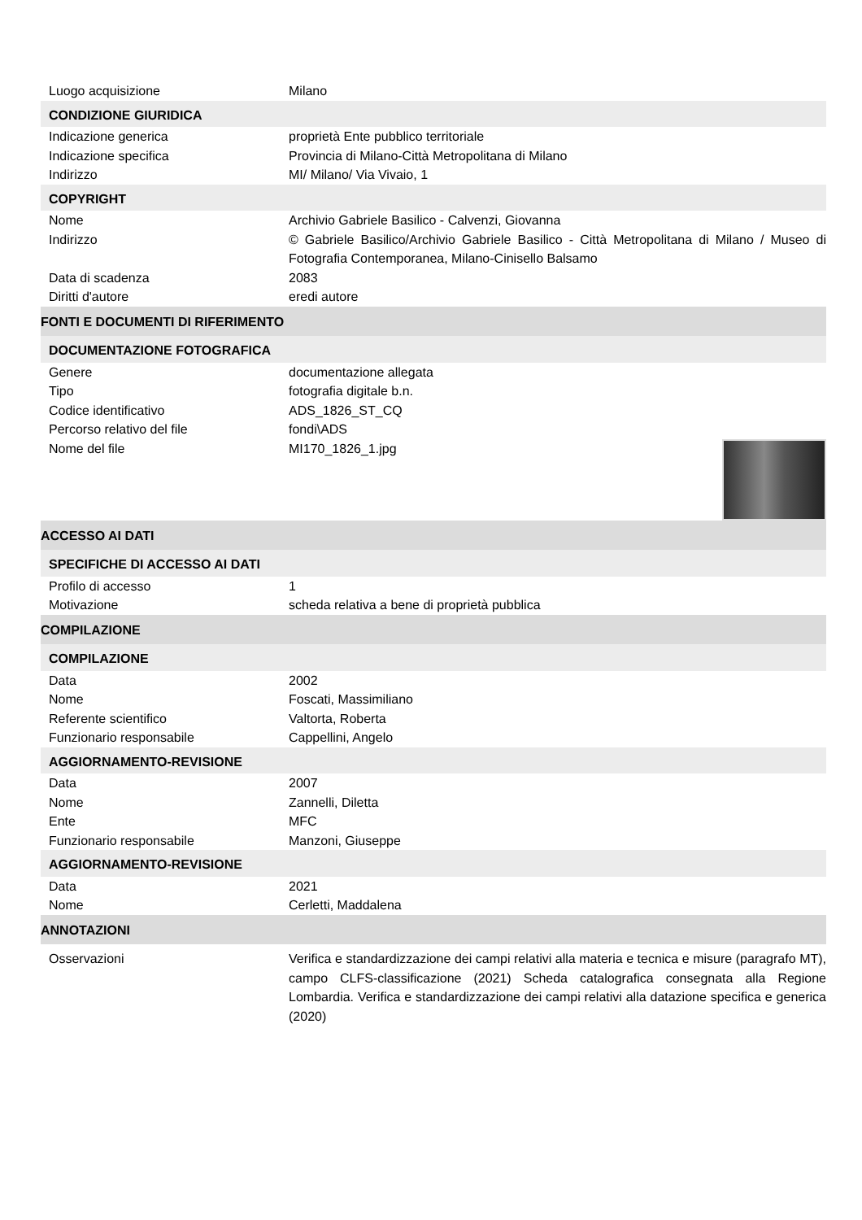| Luogo acquisizione | Milano |
| CONDIZIONE GIURIDICA | |
| Indicazione generica | proprietà Ente pubblico territoriale |
| Indicazione specifica | Provincia di Milano-Città Metropolitana di Milano |
| Indirizzo | MI/ Milano/ Via Vivaio, 1 |
| COPYRIGHT | |
| Nome | Archivio Gabriele Basilico - Calvenzi, Giovanna |
| Indirizzo | © Gabriele Basilico/Archivio Gabriele Basilico - Città Metropolitana di Milano / Museo di Fotografia Contemporanea, Milano-Cinisello Balsamo |
| Data di scadenza | 2083 |
| Diritti d'autore | eredi autore |
| FONTI E DOCUMENTI DI RIFERIMENTO | |
| DOCUMENTAZIONE FOTOGRAFICA | |
| Genere | documentazione allegata |
| Tipo | fotografia digitale b.n. |
| Codice identificativo | ADS_1826_ST_CQ |
| Percorso relativo del file | fondi\ADS |
| Nome del file | MI170_1826_1.jpg |
| ACCESSO AI DATI | |
| SPECIFICHE DI ACCESSO AI DATI | |
| Profilo di accesso | 1 |
| Motivazione | scheda relativa a bene di proprietà pubblica |
| COMPILAZIONE | |
| COMPILAZIONE | |
| Data | 2002 |
| Nome | Foscati, Massimiliano |
| Referente scientifico | Valtorta, Roberta |
| Funzionario responsabile | Cappellini, Angelo |
| AGGIORNAMENTO-REVISIONE | |
| Data | 2007 |
| Nome | Zannelli, Diletta |
| Ente | MFC |
| Funzionario responsabile | Manzoni, Giuseppe |
| AGGIORNAMENTO-REVISIONE | |
| Data | 2021 |
| Nome | Cerletti, Maddalena |
| ANNOTAZIONI | |
| Osservazioni | Verifica e standardizzazione dei campi relativi alla materia e tecnica e misure (paragrafo MT), campo CLFS-classificazione (2021) Scheda catalografica consegnata alla Regione Lombardia. Verifica e standardizzazione dei campi relativi alla datazione specifica e generica (2020) |